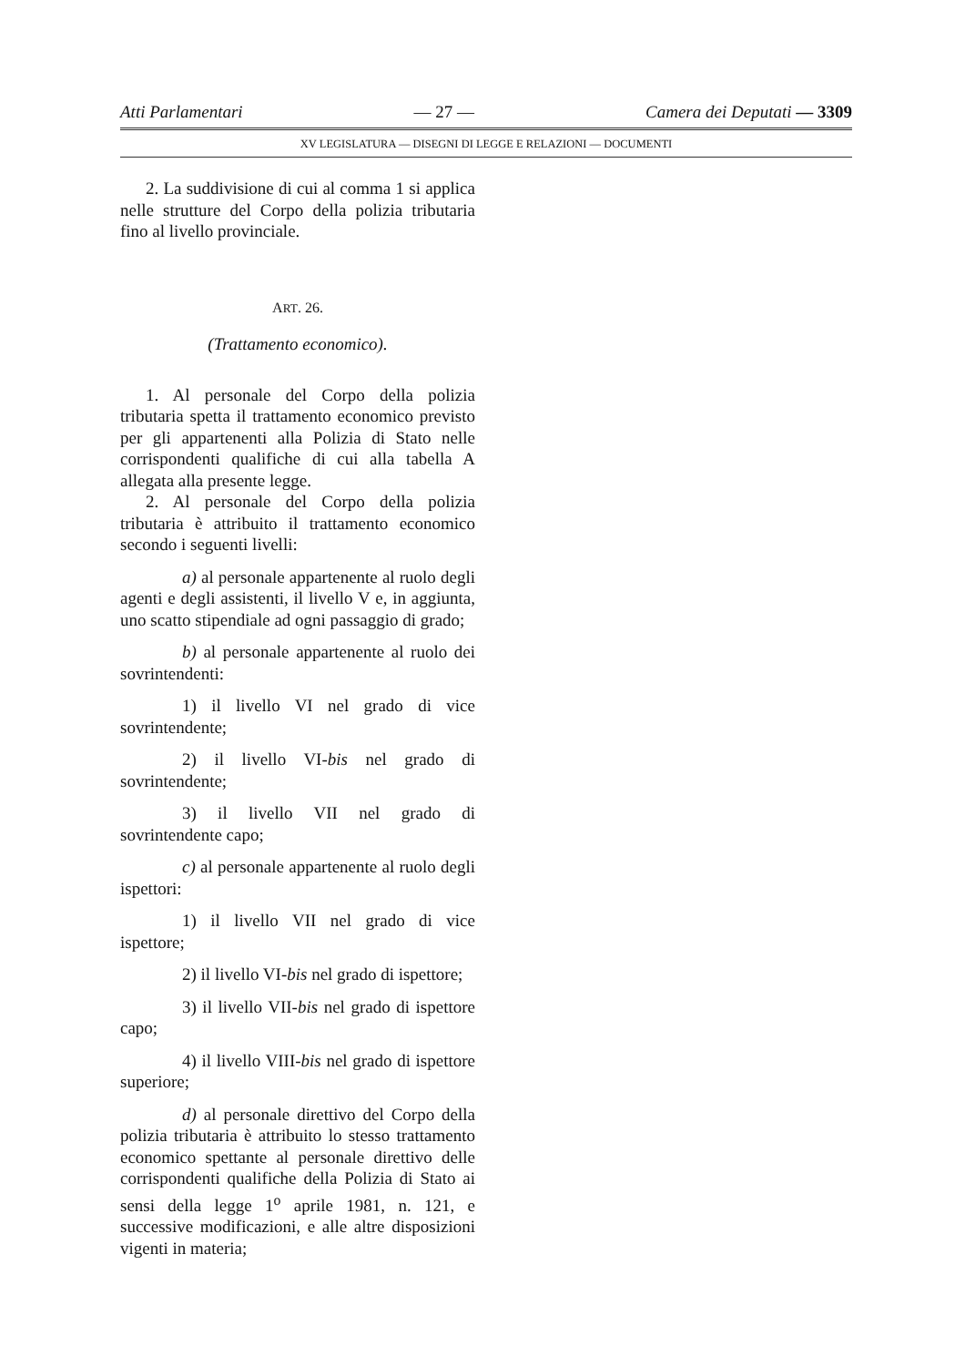Atti Parlamentari — 27 — Camera dei Deputati — 3309
XV LEGISLATURA — DISEGNI DI LEGGE E RELAZIONI — DOCUMENTI
2. La suddivisione di cui al comma 1 si applica nelle strutture del Corpo della polizia tributaria fino al livello provinciale.
ART. 26.
(Trattamento economico).
1. Al personale del Corpo della polizia tributaria spetta il trattamento economico previsto per gli appartenenti alla Polizia di Stato nelle corrispondenti qualifiche di cui alla tabella A allegata alla presente legge.
2. Al personale del Corpo della polizia tributaria è attribuito il trattamento economico secondo i seguenti livelli:
a) al personale appartenente al ruolo degli agenti e degli assistenti, il livello V e, in aggiunta, uno scatto stipendiale ad ogni passaggio di grado;
b) al personale appartenente al ruolo dei sovrintendenti:
1) il livello VI nel grado di vice sovrintendente;
2) il livello VI-bis nel grado di sovrintendente;
3) il livello VII nel grado di sovrintendente capo;
c) al personale appartenente al ruolo degli ispettori:
1) il livello VII nel grado di vice ispettore;
2) il livello VI-bis nel grado di ispettore;
3) il livello VII-bis nel grado di ispettore capo;
4) il livello VIII-bis nel grado di ispettore superiore;
d) al personale direttivo del Corpo della polizia tributaria è attribuito lo stesso trattamento economico spettante al personale direttivo delle corrispondenti qualifiche della Polizia di Stato ai sensi della legge 1<sup>o</sup> aprile 1981, n. 121, e successive modificazioni, e alle altre disposizioni vigenti in materia;